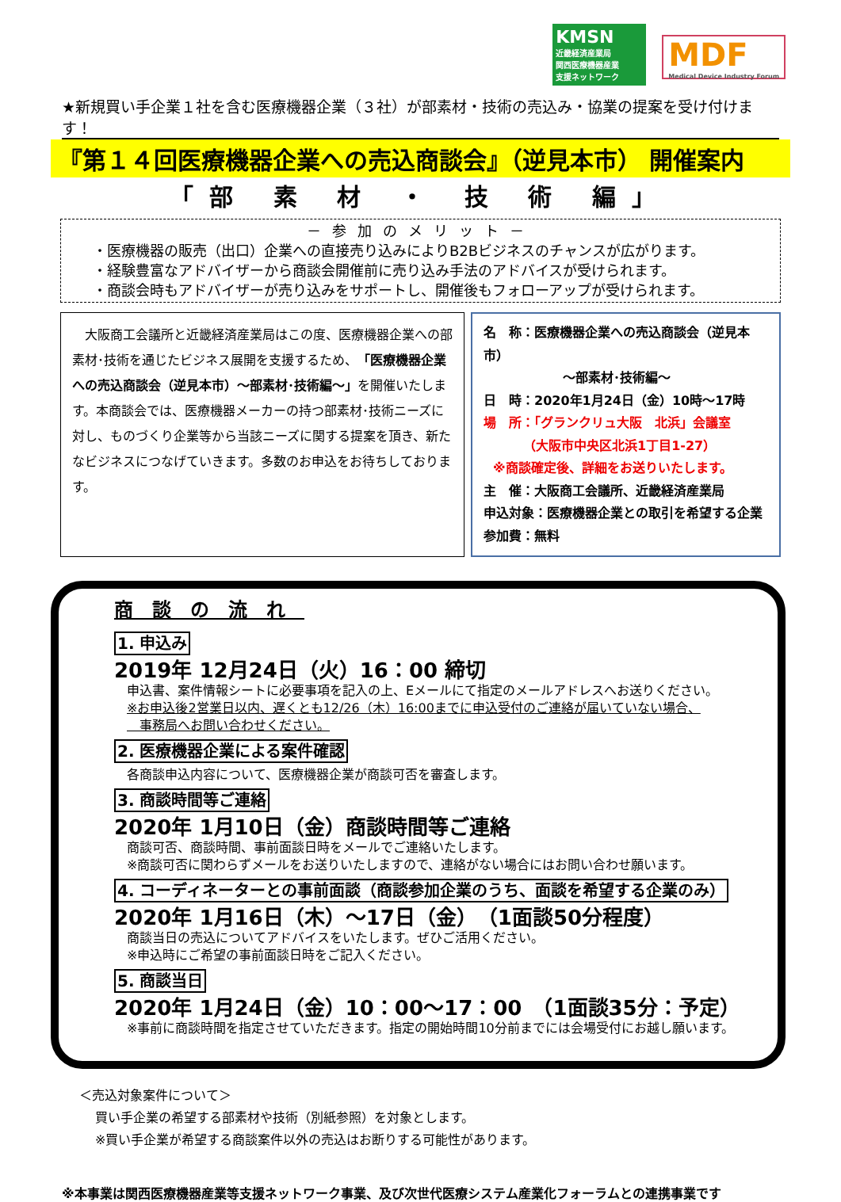KMSN
近畿経済産業局
関西医療機器産業
支援ネットワーク
MDF
Medical Device Industry Forum
★新規買い手企業１社を含む医療機器企業（３社）が部素材・技術の売込み・協業の提案を受け付けます！
『第１４回医療機器企業への売込商談会』（逆見本市） 開催案内
「部 素 材 ・ 技 術 編」
－参加のメリット－
・医療機器の販売（出口）企業への直接売り込みによりB2Bビジネスのチャンスが広がります。
・経験豊富なアドバイザーから商談会開催前に売り込み手法のアドバイスが受けられます。
・商談会時もアドバイザーが売り込みをサポートし、開催後もフォローアップが受けられます。
　大阪商工会議所と近畿経済産業局はこの度、医療機器企業への部素材･技術を通じたビジネス展開を支援するため、「医療機器企業への売込商談会（逆見本市）～部素材･技術編～」を開催いたします。本商談会では、医療機器メーカーの持つ部素材･技術ニーズに対し、ものづくり企業等から当該ニーズに関する提案を頂き、新たなビジネスにつなげていきます。多数のお申込をお待ちしております。
名　称：医療機器企業への売込商談会（逆見本市）
～部素材･技術編～
日　時：2020年1月24日（金）10時～17時
場　所：「グランクリュ大阪　北浜」会議室
（大阪市中央区北浜1丁目1-27）
※商談確定後、詳細をお送りいたします。
主　催：大阪商工会議所、近畿経済産業局
申込対象：医療機器企業との取引を希望する企業
参加費：無料
商談の流れ
1. 申込み
2019年 12月24日（火）16：00 締切
申込書、案件情報シートに必要事項を記入の上、Eメールにて指定のメールアドレスへお送りください。
※お申込後2営業日以内、遅くとも12/26（木）16:00までに申込受付のご連絡が届いていない場合、
　事務局へお問い合わせください。
2. 医療機器企業による案件確認
各商談申込内容について、医療機器企業が商談可否を審査します。
3. 商談時間等ご連絡
2020年 1月10日（金）商談時間等ご連絡
商談可否、商談時間、事前面談日時をメールでご連絡いたします。
※商談可否に関わらずメールをお送りいたしますので、連絡がない場合にはお問い合わせ願います。
4. コーディネーターとの事前面談（商談参加企業のうち、面談を希望する企業のみ）
2020年 1月16日（木）～17日（金）　（1面談50分程度）
商談当日の売込についてアドバイスをいたします。ぜひご活用ください。
※申込時にご希望の事前面談日時をご記入ください。
5. 商談当日
2020年 1月24日（金）10：00～17：00　（1面談35分：予定）
※事前に商談時間を指定させていただきます。指定の開始時間10分前までには会場受付にお越し願います。
＜売込対象案件について＞
買い手企業の希望する部素材や技術（別紙参照）を対象とします。
※買い手企業が希望する商談案件以外の売込はお断りする可能性があります。
※本事業は関西医療機器産業等支援ネットワーク事業、及び次世代医療システム産業化フォーラムとの連携事業です